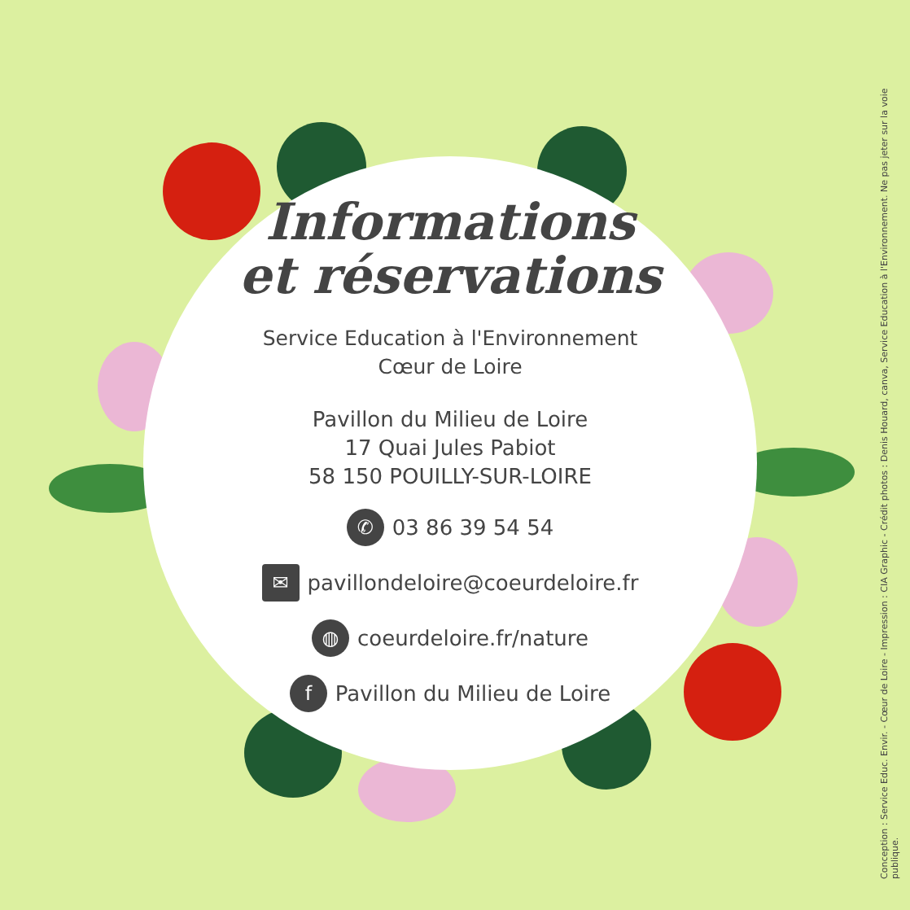Informations
et réservations
Service Education à l'Environnement
Cœur de Loire
Pavillon du Milieu de Loire
17 Quai Jules Pabiot
58 150 POUILLY-SUR-LOIRE
✆ 03 86 39 54 54
✉ pavillondeloire@coeurdeloire.fr
◍ coeurdeloire.fr/nature
f Pavillon du Milieu de Loire
Conception : Service Educ. Envir. - Cœur de Loire - Impression : CIA Graphic - Crédit photos : Denis Houard, canva, Service Education à l'Environnement. Ne pas jeter sur la voie publique.